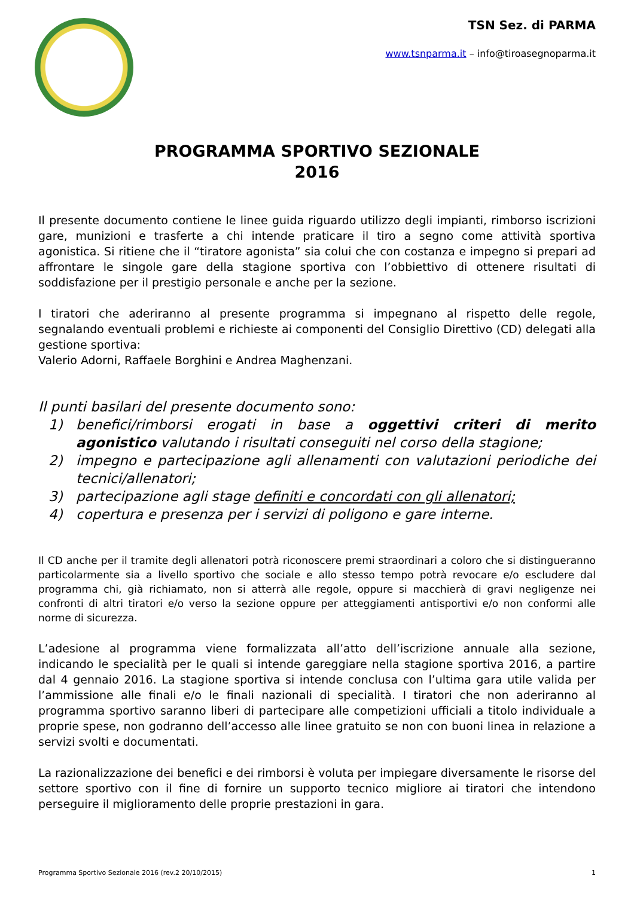TSN Sez. di PARMA
www.tsnparma.it – info@tiroasegnoparma.it
PROGRAMMA SPORTIVO SEZIONALE
2016
Il presente documento contiene le linee guida riguardo utilizzo degli impianti, rimborso iscrizioni gare, munizioni e trasferte a chi intende praticare il tiro a segno come attività sportiva agonistica. Si ritiene che il “tiratore agonista” sia colui che con costanza e impegno si prepari ad affrontare le singole gare della stagione sportiva con l’obbiettivo di ottenere risultati di soddisfazione per il prestigio personale e anche per la sezione.
I tiratori che aderiranno al presente programma si impegnano al rispetto delle regole, segnalando eventuali problemi e richieste ai componenti del Consiglio Direttivo (CD) delegati alla gestione sportiva:
Valerio Adorni, Raffaele Borghini e Andrea Maghenzani.
Il punti basilari del presente documento sono:
1) benefici/rimborsi erogati in base a oggettivi criteri di merito agonistico valutando i risultati conseguiti nel corso della stagione;
2) impegno e partecipazione agli allenamenti con valutazioni periodiche dei tecnici/allenatori;
3) partecipazione agli stage definiti e concordati con gli allenatori;
4) copertura e presenza per i servizi di poligono e gare interne.
Il CD anche per il tramite degli allenatori potrà riconoscere premi straordinari a coloro che si distingueranno particolarmente sia a livello sportivo che sociale e allo stesso tempo potrà revocare e/o escludere dal programma chi, già richiamato, non si atterrà alle regole, oppure si macchierà di gravi negligenze nei confronti di altri tiratori e/o verso la sezione oppure per atteggiamenti antisportivi e/o non conformi alle norme di sicurezza.
L’adesione al programma viene formalizzata all’atto dell’iscrizione annuale alla sezione, indicando le specialità per le quali si intende gareggiare nella stagione sportiva 2016, a partire dal 4 gennaio 2016. La stagione sportiva si intende conclusa con l’ultima gara utile valida per l’ammissione alle finali e/o le finali nazionali di specialità. I tiratori che non aderiranno al programma sportivo saranno liberi di partecipare alle competizioni ufficiali a titolo individuale a proprie spese, non godranno dell’accesso alle linee gratuito se non con buoni linea in relazione a servizi svolti e documentati.
La razionalizzazione dei benefici e dei rimborsi è voluta per impiegare diversamente le risorse del settore sportivo con il fine di fornire un supporto tecnico migliore ai tiratori che intendono perseguire il miglioramento delle proprie prestazioni in gara.
Programma Sportivo Sezionale 2016 (rev.2 20/10/2015) 1